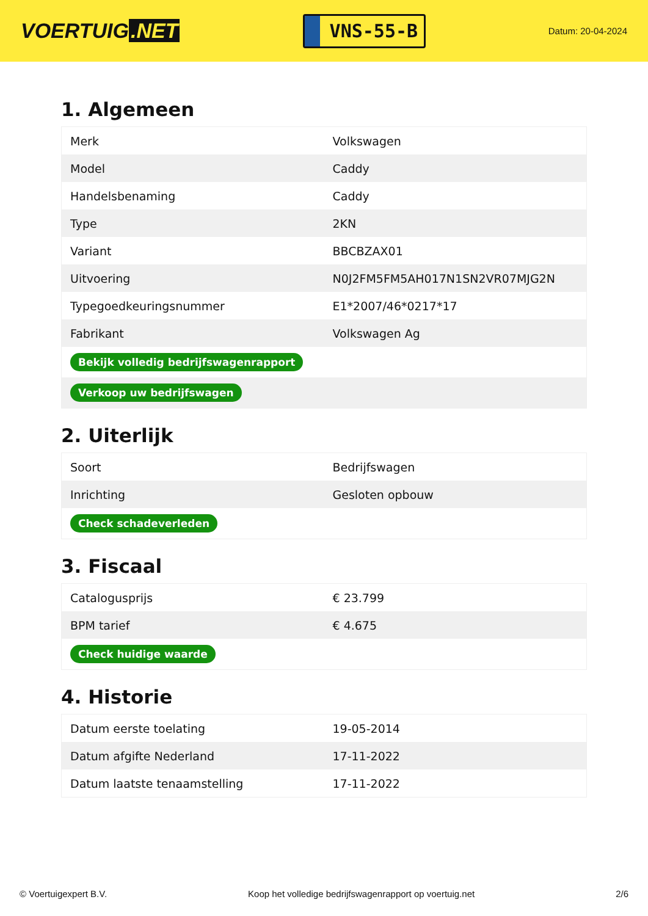VOERTUIG.NET
VNS-55-B
Datum: 20-04-2024
1. Algemeen
| Merk | Volkswagen |
| Model | Caddy |
| Handelsbenaming | Caddy |
| Type | 2KN |
| Variant | BBCBZAX01 |
| Uitvoering | N0J2FM5FM5AH017N1SN2VR07MJG2N |
| Typegoedkeuringsnummer | E1*2007/46*0217*17 |
| Fabrikant | Volkswagen Ag |
| Bekijk volledig bedrijfswagenrapport | |
| Verkoop uw bedrijfswagen | |
2. Uiterlijk
| Soort | Bedrijfswagen |
| Inrichting | Gesloten opbouw |
| Check schadeverleden | |
3. Fiscaal
| Catalogusprijs | € 23.799 |
| BPM tarief | € 4.675 |
| Check huidige waarde | |
4. Historie
| Datum eerste toelating | 19-05-2014 |
| Datum afgifte Nederland | 17-11-2022 |
| Datum laatste tenaamstelling | 17-11-2022 |
© Voertuigexpert B.V. Koop het volledige bedrijfswagenrapport op voertuig.net 2/6